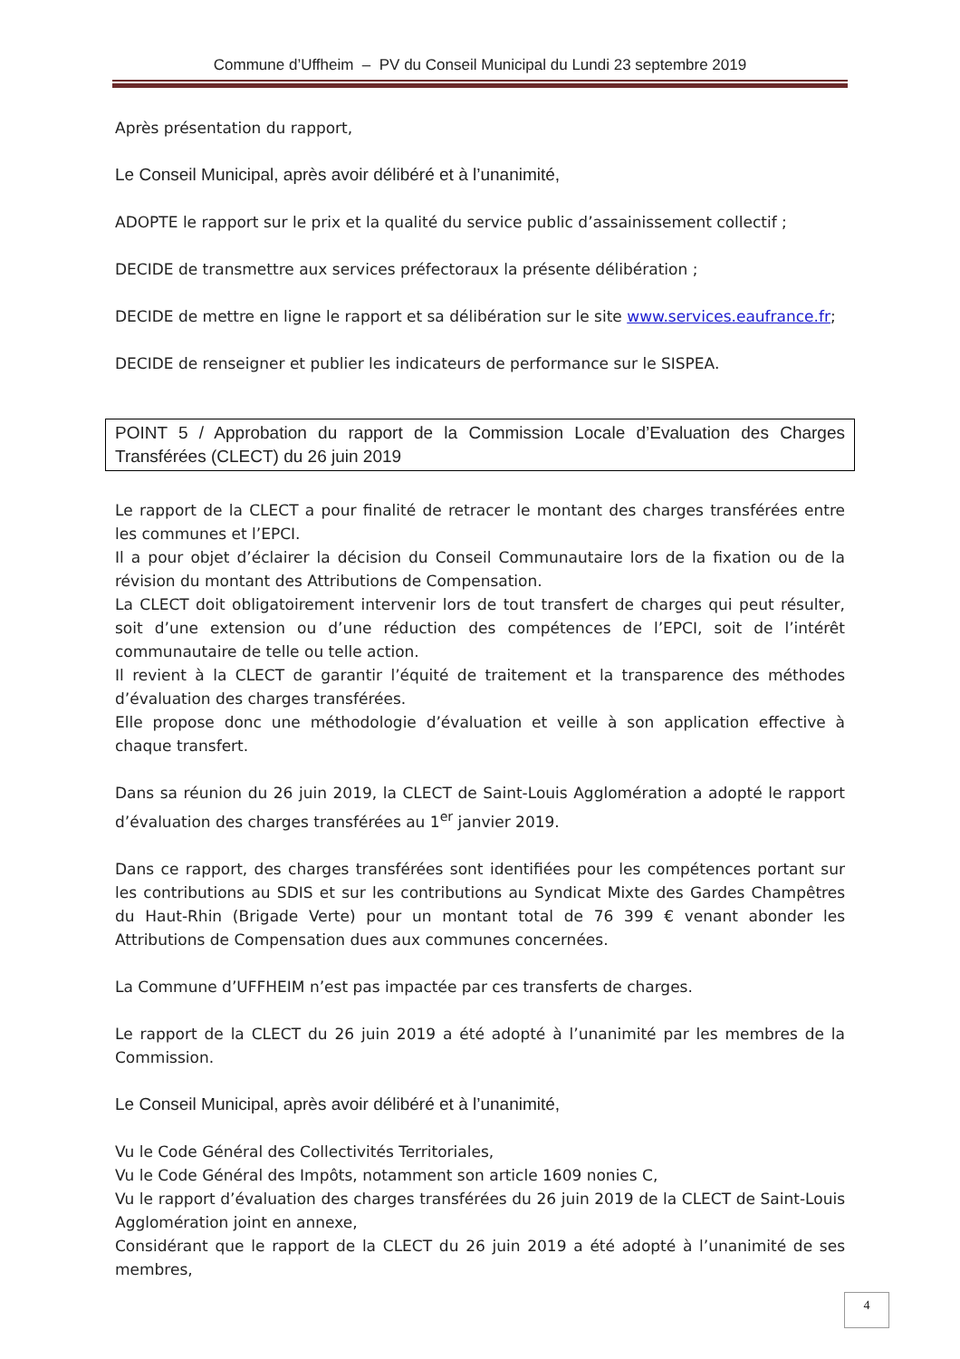Commune d’Uffheim – PV du Conseil Municipal du Lundi 23 septembre 2019
Après présentation du rapport,
Le Conseil Municipal, après avoir délibéré et à l’unanimité,
ADOPTE le rapport sur le prix et la qualité du service public d’assainissement collectif ;
DECIDE de transmettre aux services préfectoraux la présente délibération ;
DECIDE de mettre en ligne le rapport et sa délibération sur le site www.services.eaufrance.fr;
DECIDE de renseigner et publier les indicateurs de performance sur le SISPEA.
POINT 5 / Approbation du rapport de la Commission Locale d’Evaluation des Charges Transférées (CLECT) du 26 juin 2019
Le rapport de la CLECT a pour finalité de retracer le montant des charges transférées entre les communes et l’EPCI.
Il a pour objet d’éclairer la décision du Conseil Communautaire lors de la fixation ou de la révision du montant des Attributions de Compensation.
La CLECT doit obligatoirement intervenir lors de tout transfert de charges qui peut résulter, soit d’une extension ou d’une réduction des compétences de l’EPCI, soit de l’intérêt communautaire de telle ou telle action.
Il revient à la CLECT de garantir l’équité de traitement et la transparence des méthodes d’évaluation des charges transférées.
Elle propose donc une méthodologie d’évaluation et veille à son application effective à chaque transfert.
Dans sa réunion du 26 juin 2019, la CLECT de Saint-Louis Agglomération a adopté le rapport d’évaluation des charges transférées au 1<sup>er</sup> janvier 2019.
Dans ce rapport, des charges transférées sont identifiées pour les compétences portant sur les contributions au SDIS et sur les contributions au Syndicat Mixte des Gardes Champêtres du Haut-Rhin (Brigade Verte) pour un montant total de 76 399 € venant abonder les Attributions de Compensation dues aux communes concernées.
La Commune d’UFFHEIM n’est pas impactée par ces transferts de charges.
Le rapport de la CLECT du 26 juin 2019 a été adopté à l’unanimité par les membres de la Commission.
Le Conseil Municipal, après avoir délibéré et à l’unanimité,
Vu le Code Général des Collectivités Territoriales,
Vu le Code Général des Impôts, notamment son article 1609 nonies C,
Vu le rapport d’évaluation des charges transférées du 26 juin 2019 de la CLECT de Saint-Louis Agglomération joint en annexe,
Considérant que le rapport de la CLECT du 26 juin 2019 a été adopté à l’unanimité de ses membres,
4